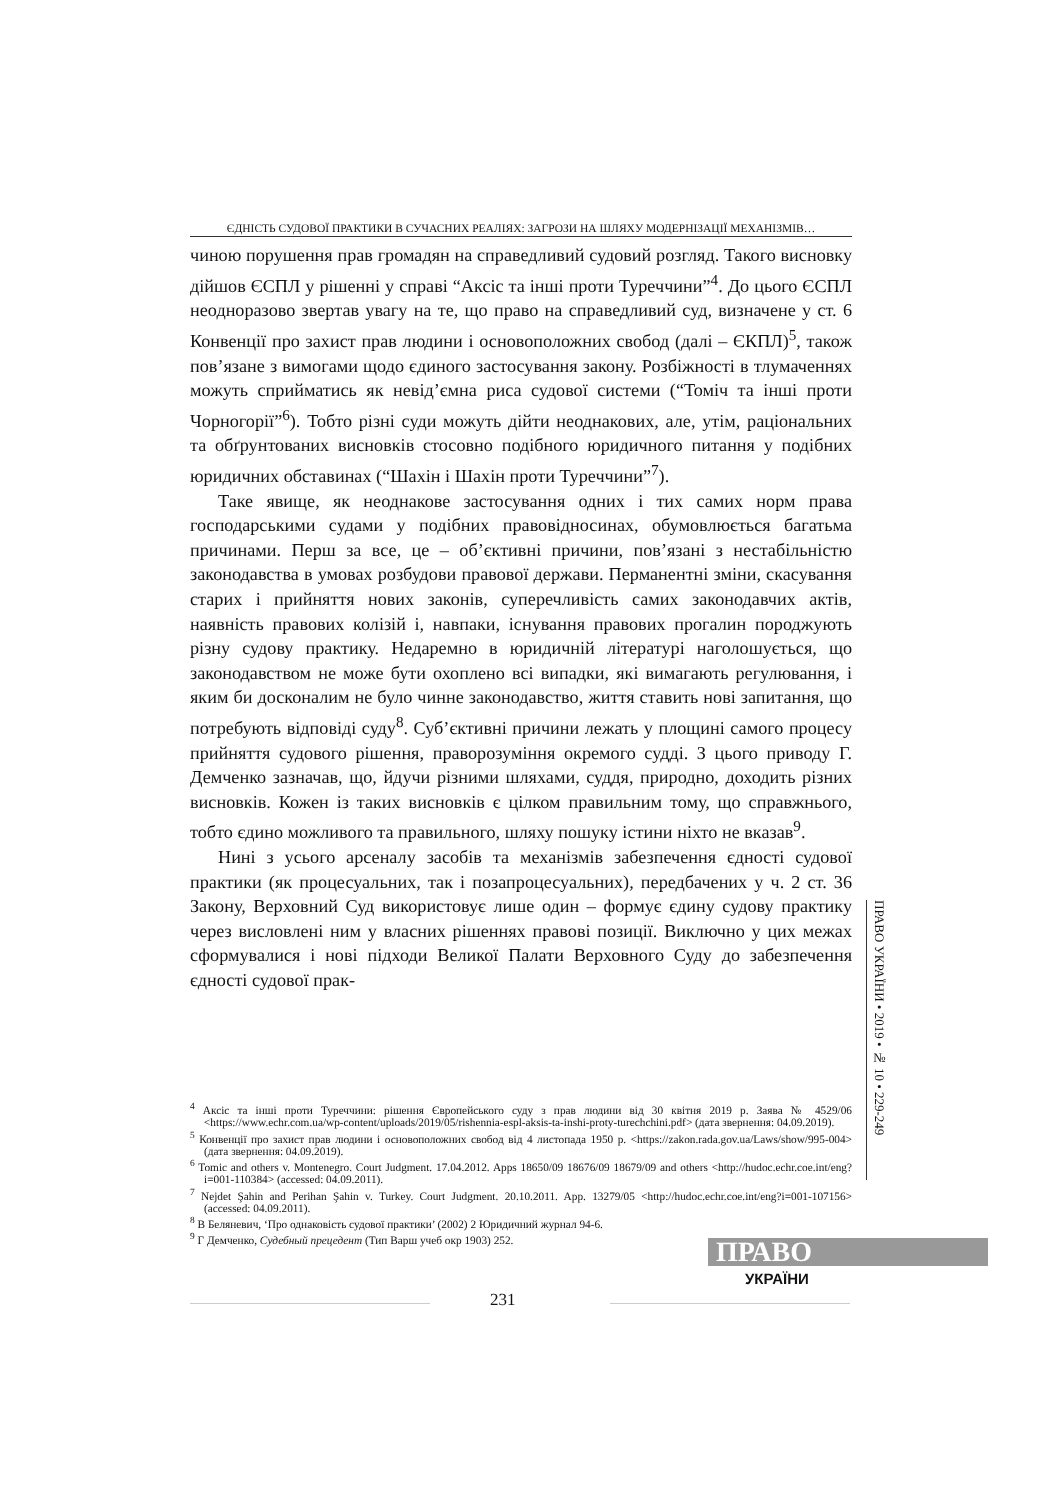ЄДНІСТЬ СУДОВОЇ ПРАКТИКИ В СУЧАСНИХ РЕАЛІЯХ: ЗАГРОЗИ НА ШЛЯХУ МОДЕРНІЗАЦІЇ МЕХАНІЗМІВ…
чиною порушення прав громадян на справедливий судовий розгляд. Такого висновку дійшов ЄСПЛ у рішенні у справі “Аксіс та інші проти Туреччини”<sup>4</sup>. До цього ЄСПЛ неодноразово звертав увагу на те, що право на справедливий суд, визначене у ст. 6 Конвенції про захист прав людини і основоположних свобод (далі – ЄКПЛ)<sup>5</sup>, також пов’язане з вимогами щодо єдиного застосування закону. Розбіжності в тлумаченнях можуть сприйматись як невід’ємна риса судової системи (“Томіч та інші проти Чорногорії”<sup>6</sup>). Тобто різні суди можуть дійти неоднакових, але, утім, раціональних та обґрунтованих висновків стосовно подібного юридичного питання у подібних юридичних обставинах (“Шахін і Шахін проти Туреччини”<sup>7</sup>).
Таке явище, як неоднакове застосування одних і тих самих норм права господарськими судами у подібних правовідносинах, обумовлюється багатьма причинами. Перш за все, це – об’єктивні причини, пов’язані з нестабільністю законодавства в умовах розбудови правової держави. Перманентні зміни, скасування старих і прийняття нових законів, суперечливість самих законодавчих актів, наявність правових колізій і, навпаки, існування правових прогалин породжують різну судову практику. Недаремно в юридичній літературі наголошується, що законодавством не може бути охоплено всі випадки, які вимагають регулювання, і яким би досконалим не було чинне законодавство, життя ставить нові запитання, що потребують відповіді суду<sup>8</sup>. Суб’єктивні причини лежать у площині самого процесу прийняття судового рішення, праворозуміння окремого судді. З цього приводу Г. Демченко зазначав, що, йдучи різними шляхами, суддя, природно, доходить різних висновків. Кожен із таких висновків є цілком правильним тому, що справжнього, тобто єдино можливого та правильного, шляху пошуку істини ніхто не вказав<sup>9</sup>.
Нині з усього арсеналу засобів та механізмів забезпечення єдності судової практики (як процесуальних, так і позапроцесуальних), передбачених у ч. 2 ст. 36 Закону, Верховний Суд використовує лише один – формує єдину судову практику через висловлені ним у власних рішеннях правові позиції. Виключно у цих межах сформувалися і нові підходи Великої Палати Верховного Суду до забезпечення єдності судової прак-
<sup>4</sup> Аксіс та інші проти Туреччини: рішення Європейського суду з прав людини від 30 квітня 2019 р. Заява № 4529/06 <https://www.echr.com.ua/wp-content/uploads/2019/05/rishennia-espl-aksis-ta-inshi-proty-turechchini.pdf> (дата звернення: 04.09.2019).
<sup>5</sup> Конвенції про захист прав людини і основоположних свобод від 4 листопада 1950 р. <https://zakon.rada.gov.ua/Laws/show/995-004> (дата звернення: 04.09.2019).
<sup>6</sup> Tomic and others v. Montenegro. Court Judgment. 17.04.2012. Apps 18650/09 18676/09 18679/09 and others <http://hudoc.echr.coe.int/eng?i=001-110384> (accessed: 04.09.2011).
<sup>7</sup> Nejdet Şahin and Perihan Şahin v. Turkey. Court Judgment. 20.10.2011. App. 13279/05 <http://hudoc.echr.coe.int/eng?i=001-107156> (accessed: 04.09.2011).
<sup>8</sup> В Беляневич, ‘Про однаковість судової практики’ (2002) 2 Юридичний журнал 94-6.
<sup>9</sup> Г Демченко, Судебный прецедент (Тип Варш учеб окр 1903) 252.
ПРАВО УКРАЇНИ • 2019 • № 10 • 229-249
231
ПРАВО
УКРАЇНИ